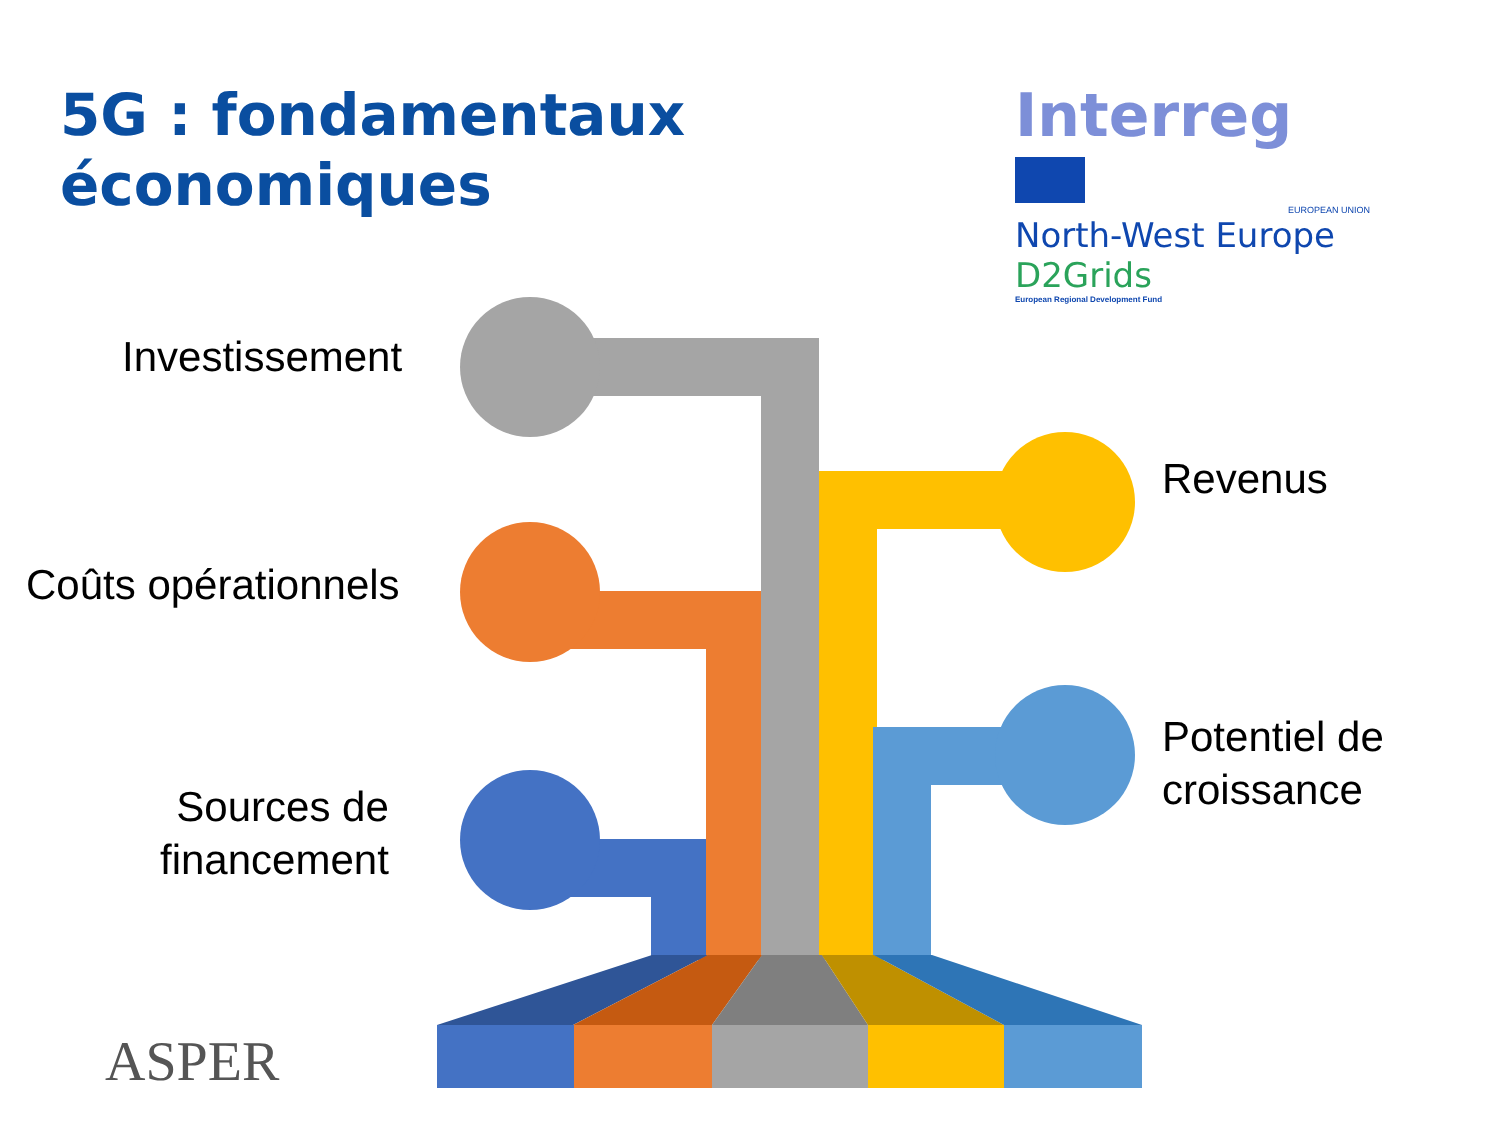ASPER
5G : fondamentaux
économiques
Interreg
EUROPEAN UNION
North-West Europe
D2Grids
European Regional Development Fund
Investissement
Coûts opérationnels
Sources de
financement
Revenus
Potentiel de
croissance